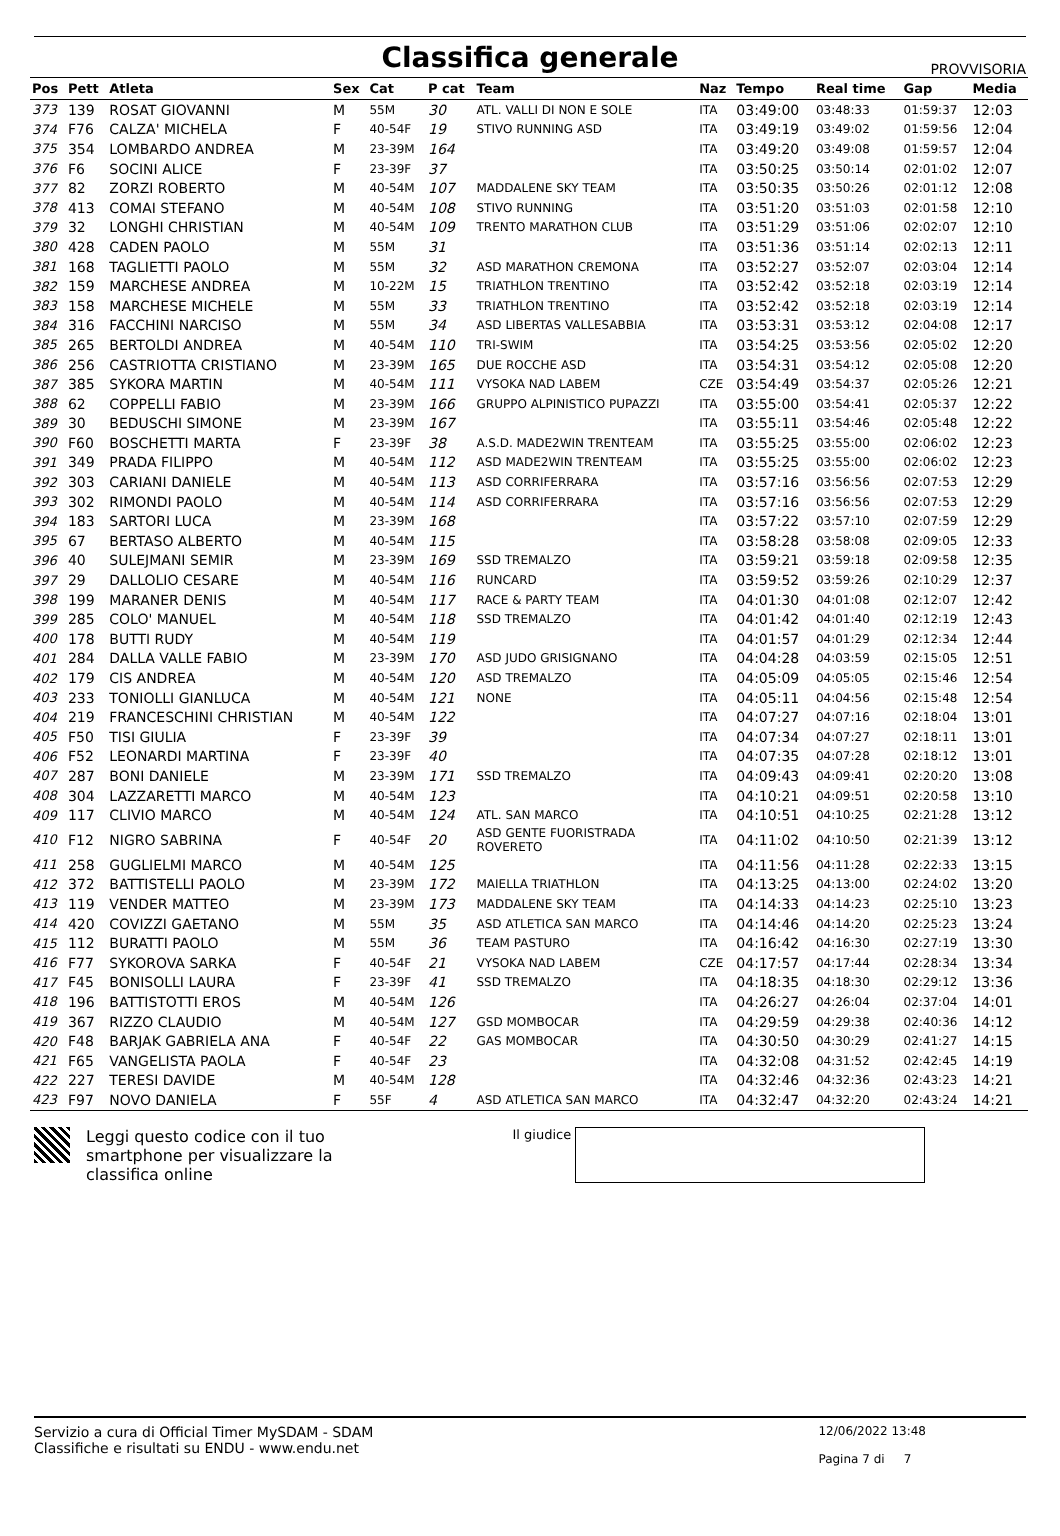Classifica generale
PROVVISORIA
| Pos | Pett | Atleta | Sex | Cat | P cat | Team | Naz | Tempo | Real time | Gap | Media |
| --- | --- | --- | --- | --- | --- | --- | --- | --- | --- | --- | --- |
| 373 | 139 | ROSAT GIOVANNI | M | 55M | 30 | ATL. VALLI DI NON E SOLE | ITA | 03:49:00 | 03:48:33 | 01:59:37 | 12:03 |
| 374 | F76 | CALZA' MICHELA | F | 40-54F | 19 | STIVO RUNNING ASD | ITA | 03:49:19 | 03:49:02 | 01:59:56 | 12:04 |
| 375 | 354 | LOMBARDO ANDREA | M | 23-39M | 164 | | ITA | 03:49:20 | 03:49:08 | 01:59:57 | 12:04 |
| 376 | F6 | SOCINI ALICE | F | 23-39F | 37 | | ITA | 03:50:25 | 03:50:14 | 02:01:02 | 12:07 |
| 377 | 82 | ZORZI ROBERTO | M | 40-54M | 107 | MADDALENE SKY TEAM | ITA | 03:50:35 | 03:50:26 | 02:01:12 | 12:08 |
| 378 | 413 | COMAI STEFANO | M | 40-54M | 108 | STIVO RUNNING | ITA | 03:51:20 | 03:51:03 | 02:01:58 | 12:10 |
| 379 | 32 | LONGHI CHRISTIAN | M | 40-54M | 109 | TRENTO MARATHON CLUB | ITA | 03:51:29 | 03:51:06 | 02:02:07 | 12:10 |
| 380 | 428 | CADEN PAOLO | M | 55M | 31 | | ITA | 03:51:36 | 03:51:14 | 02:02:13 | 12:11 |
| 381 | 168 | TAGLIETTI PAOLO | M | 55M | 32 | ASD MARATHON CREMONA | ITA | 03:52:27 | 03:52:07 | 02:03:04 | 12:14 |
| 382 | 159 | MARCHESE ANDREA | M | 10-22M | 15 | TRIATHLON TRENTINO | ITA | 03:52:42 | 03:52:18 | 02:03:19 | 12:14 |
| 383 | 158 | MARCHESE MICHELE | M | 55M | 33 | TRIATHLON TRENTINO | ITA | 03:52:42 | 03:52:18 | 02:03:19 | 12:14 |
| 384 | 316 | FACCHINI NARCISO | M | 55M | 34 | ASD LIBERTAS VALLESABBIA | ITA | 03:53:31 | 03:53:12 | 02:04:08 | 12:17 |
| 385 | 265 | BERTOLDI ANDREA | M | 40-54M | 110 | TRI-SWIM | ITA | 03:54:25 | 03:53:56 | 02:05:02 | 12:20 |
| 386 | 256 | CASTRIOTTA CRISTIANO | M | 23-39M | 165 | DUE ROCCHE ASD | ITA | 03:54:31 | 03:54:12 | 02:05:08 | 12:20 |
| 387 | 385 | SYKORA MARTIN | M | 40-54M | 111 | VYSOKA NAD LABEM | CZE | 03:54:49 | 03:54:37 | 02:05:26 | 12:21 |
| 388 | 62 | COPPELLI FABIO | M | 23-39M | 166 | GRUPPO ALPINISTICO PUPAZZI | ITA | 03:55:00 | 03:54:41 | 02:05:37 | 12:22 |
| 389 | 30 | BEDUSCHI SIMONE | M | 23-39M | 167 | | ITA | 03:55:11 | 03:54:46 | 02:05:48 | 12:22 |
| 390 | F60 | BOSCHETTI MARTA | F | 23-39F | 38 | A.S.D. MADE2WIN TRENTEAM | ITA | 03:55:25 | 03:55:00 | 02:06:02 | 12:23 |
| 391 | 349 | PRADA FILIPPO | M | 40-54M | 112 | ASD MADE2WIN TRENTEAM | ITA | 03:55:25 | 03:55:00 | 02:06:02 | 12:23 |
| 392 | 303 | CARIANI DANIELE | M | 40-54M | 113 | ASD CORRIFERRARA | ITA | 03:57:16 | 03:56:56 | 02:07:53 | 12:29 |
| 393 | 302 | RIMONDI PAOLO | M | 40-54M | 114 | ASD CORRIFERRARA | ITA | 03:57:16 | 03:56:56 | 02:07:53 | 12:29 |
| 394 | 183 | SARTORI LUCA | M | 23-39M | 168 | | ITA | 03:57:22 | 03:57:10 | 02:07:59 | 12:29 |
| 395 | 67 | BERTASO ALBERTO | M | 40-54M | 115 | | ITA | 03:58:28 | 03:58:08 | 02:09:05 | 12:33 |
| 396 | 40 | SULEJMANI SEMIR | M | 23-39M | 169 | SSD TREMALZO | ITA | 03:59:21 | 03:59:18 | 02:09:58 | 12:35 |
| 397 | 29 | DALLOLIO CESARE | M | 40-54M | 116 | RUNCARD | ITA | 03:59:52 | 03:59:26 | 02:10:29 | 12:37 |
| 398 | 199 | MARANER DENIS | M | 40-54M | 117 | RACE & PARTY TEAM | ITA | 04:01:30 | 04:01:08 | 02:12:07 | 12:42 |
| 399 | 285 | COLO' MANUEL | M | 40-54M | 118 | SSD TREMALZO | ITA | 04:01:42 | 04:01:40 | 02:12:19 | 12:43 |
| 400 | 178 | BUTTI RUDY | M | 40-54M | 119 | | ITA | 04:01:57 | 04:01:29 | 02:12:34 | 12:44 |
| 401 | 284 | DALLA VALLE FABIO | M | 23-39M | 170 | ASD JUDO GRISIGNANO | ITA | 04:04:28 | 04:03:59 | 02:15:05 | 12:51 |
| 402 | 179 | CIS ANDREA | M | 40-54M | 120 | ASD TREMALZO | ITA | 04:05:09 | 04:05:05 | 02:15:46 | 12:54 |
| 403 | 233 | TONIOLLI GIANLUCA | M | 40-54M | 121 | NONE | ITA | 04:05:11 | 04:04:56 | 02:15:48 | 12:54 |
| 404 | 219 | FRANCESCHINI CHRISTIAN | M | 40-54M | 122 | | ITA | 04:07:27 | 04:07:16 | 02:18:04 | 13:01 |
| 405 | F50 | TISI GIULIA | F | 23-39F | 39 | | ITA | 04:07:34 | 04:07:27 | 02:18:11 | 13:01 |
| 406 | F52 | LEONARDI MARTINA | F | 23-39F | 40 | | ITA | 04:07:35 | 04:07:28 | 02:18:12 | 13:01 |
| 407 | 287 | BONI DANIELE | M | 23-39M | 171 | SSD TREMALZO | ITA | 04:09:43 | 04:09:41 | 02:20:20 | 13:08 |
| 408 | 304 | LAZZARETTI MARCO | M | 40-54M | 123 | | ITA | 04:10:21 | 04:09:51 | 02:20:58 | 13:10 |
| 409 | 117 | CLIVIO MARCO | M | 40-54M | 124 | ATL. SAN MARCO | ITA | 04:10:51 | 04:10:25 | 02:21:28 | 13:12 |
| 410 | F12 | NIGRO SABRINA | F | 40-54F | 20 | ASD GENTE FUORISTRADA ROVERETO | ITA | 04:11:02 | 04:10:50 | 02:21:39 | 13:12 |
| 411 | 258 | GUGLIELMI MARCO | M | 40-54M | 125 | | ITA | 04:11:56 | 04:11:28 | 02:22:33 | 13:15 |
| 412 | 372 | BATTISTELLI PAOLO | M | 23-39M | 172 | MAIELLA TRIATHLON | ITA | 04:13:25 | 04:13:00 | 02:24:02 | 13:20 |
| 413 | 119 | VENDER MATTEO | M | 23-39M | 173 | MADDALENE SKY TEAM | ITA | 04:14:33 | 04:14:23 | 02:25:10 | 13:23 |
| 414 | 420 | COVIZZI GAETANO | M | 55M | 35 | ASD ATLETICA SAN MARCO | ITA | 04:14:46 | 04:14:20 | 02:25:23 | 13:24 |
| 415 | 112 | BURATTI PAOLO | M | 55M | 36 | TEAM PASTURO | ITA | 04:16:42 | 04:16:30 | 02:27:19 | 13:30 |
| 416 | F77 | SYKOROVA SARKA | F | 40-54F | 21 | VYSOKA NAD LABEM | CZE | 04:17:57 | 04:17:44 | 02:28:34 | 13:34 |
| 417 | F45 | BONISOLLI LAURA | F | 23-39F | 41 | SSD TREMALZO | ITA | 04:18:35 | 04:18:30 | 02:29:12 | 13:36 |
| 418 | 196 | BATTISTOTTI EROS | M | 40-54M | 126 | | ITA | 04:26:27 | 04:26:04 | 02:37:04 | 14:01 |
| 419 | 367 | RIZZO CLAUDIO | M | 40-54M | 127 | GSD MOMBOCAR | ITA | 04:29:59 | 04:29:38 | 02:40:36 | 14:12 |
| 420 | F48 | BARJAK GABRIELA ANA | F | 40-54F | 22 | GAS MOMBOCAR | ITA | 04:30:50 | 04:30:29 | 02:41:27 | 14:15 |
| 421 | F65 | VANGELISTA PAOLA | F | 40-54F | 23 | | ITA | 04:32:08 | 04:31:52 | 02:42:45 | 14:19 |
| 422 | 227 | TERESI DAVIDE | M | 40-54M | 128 | | ITA | 04:32:46 | 04:32:36 | 02:43:23 | 14:21 |
| 423 | F97 | NOVO DANIELA | F | 55F | 4 | ASD ATLETICA SAN MARCO | ITA | 04:32:47 | 04:32:20 | 02:43:24 | 14:21 |
Leggi questo codice con il tuo
smartphone per visualizzare la
classifica online
Il giudice
Servizio a cura di Official Timer MySDAM - SDAM
Classifiche e risultati su ENDU - www.endu.net
12/06/2022 13:48
Pagina 7 di 7